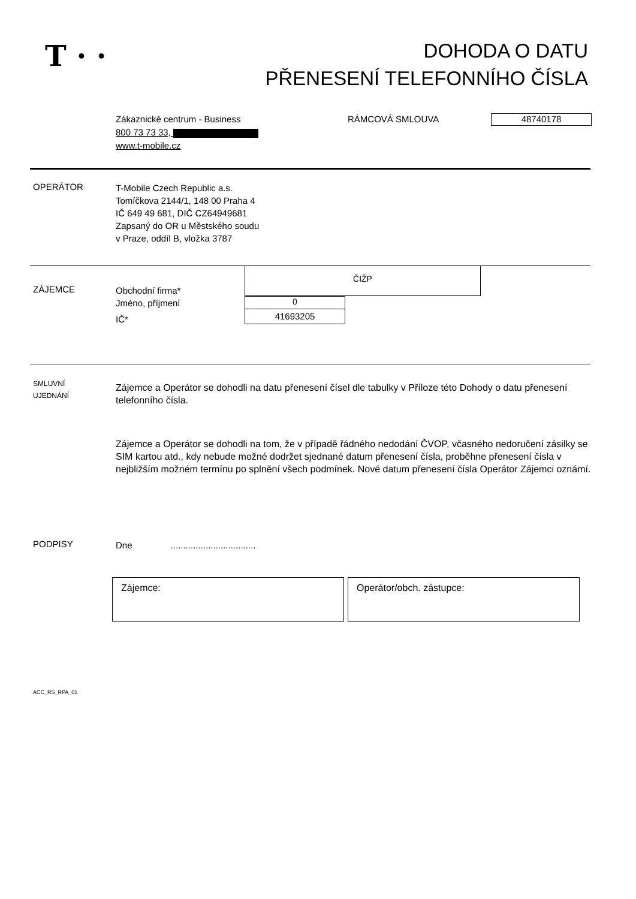T · ·
DOHODA O DATU
PŘENESENÍ TELEFONNÍHO ČÍSLA
Zákaznické centrum - Business
800 73 73 33,
www.t-mobile.cz
RÁMCOVÁ SMLOUVA 48740178
OPERÁTOR
T-Mobile Czech Republic a.s.
Tomíčkova 2144/1, 148 00 Praha 4
IČ 649 49 681, DIČ CZ64949681
Zapsaný do OR u Městského soudu
v Praze, oddíl B, vložka 3787
ČIŽP
0
41693205
ZÁJEMCE
Obchodní firma*
Jméno, příjmení
IČ*
SMLUVNÍ
UJEDNÁNÍ
Zájemce a Operátor se dohodli na datu přenesení čísel dle tabulky v Příloze této Dohody o datu přenesení telefonního čísla.
Zájemce a Operátor se dohodli na tom, že v případě řádného nedodání ČVOP, včasného nedoručení zásilky se SIM kartou atd., kdy nebude možné dodržet sjednané datum přenesení čísla, proběhne přenesení čísla v nejbližším možném termínu po splnění všech podmínek. Nové datum přenesení čísla Operátor Zájemci oznámí.
PODPISY
Dne ..................................
Zájemce: Operátor/obch. zástupce:
ACC_RS_RPA_01